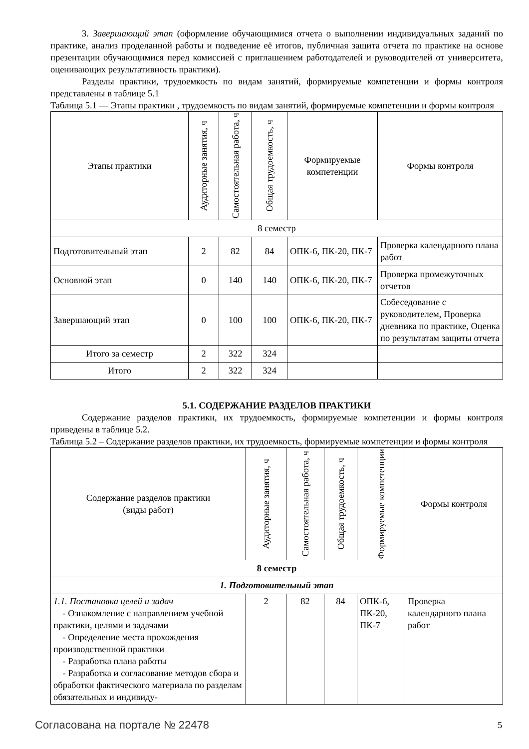3. Завершающий этап (оформление обучающимися отчета о выполнении индивидуальных заданий по практике, анализ проделанной работы и подведение её итогов, публичная защита отчета по практике на основе презентации обучающимися перед комиссией с приглашением работодателей и руководителей от университета, оценивающих результативность практики).
Разделы практики, трудоемкость по видам занятий, формируемые компетенции и формы контроля представлены в таблице 5.1
Таблица 5.1 — Этапы практики , трудоемкость по видам занятий, формируемые компетенции и формы контроля
| Этапы практики | Аудиторные занятия, ч | Самостоятельная работа, ч | Общая трудоемкость, ч | Формируемые компетенции | Формы контроля |
| --- | --- | --- | --- | --- | --- |
| 8 семестр | | | | | |
| Подготовительный этап | 2 | 82 | 84 | ОПК-6, ПК-20, ПК-7 | Проверка календарного плана работ |
| Основной этап | 0 | 140 | 140 | ОПК-6, ПК-20, ПК-7 | Проверка промежуточных отчетов |
| Завершающий этап | 0 | 100 | 100 | ОПК-6, ПК-20, ПК-7 | Собеседование с руководителем, Проверка дневника по практике, Оценка по результатам защиты отчета |
| Итого за семестр | 2 | 322 | 324 | | |
| Итого | 2 | 322 | 324 | | |
5.1. СОДЕРЖАНИЕ РАЗДЕЛОВ ПРАКТИКИ
Содержание разделов практики, их трудоемкость, формируемые компетенции и формы контроля приведены в таблице 5.2.
Таблица 5.2 – Содержание разделов практики, их трудоемкость, формируемые компетенции и формы контроля
| Содержание разделов практики (виды работ) | Аудиторные занятия, ч | Самостоятельная работа, ч | Общая трудоемкость, ч | Формируемые компетенции | Формы контроля |
| --- | --- | --- | --- | --- | --- |
| 8 семестр | | | | | |
| 1. Подготовительный этап | | | | | |
| 1.1. Постановка целей и задач - Ознакомление с направлением учебной практики, целями и задачами - Определение места прохождения производственной практики - Разработка плана работы - Разработка и согласование методов сбора и обработки фактического материала по разделам обязательных и индивиду- | 2 | 82 | 84 | ОПК-6, ПК-20, ПК-7 | Проверка календарного плана работ |
Согласована на портале № 22478 5